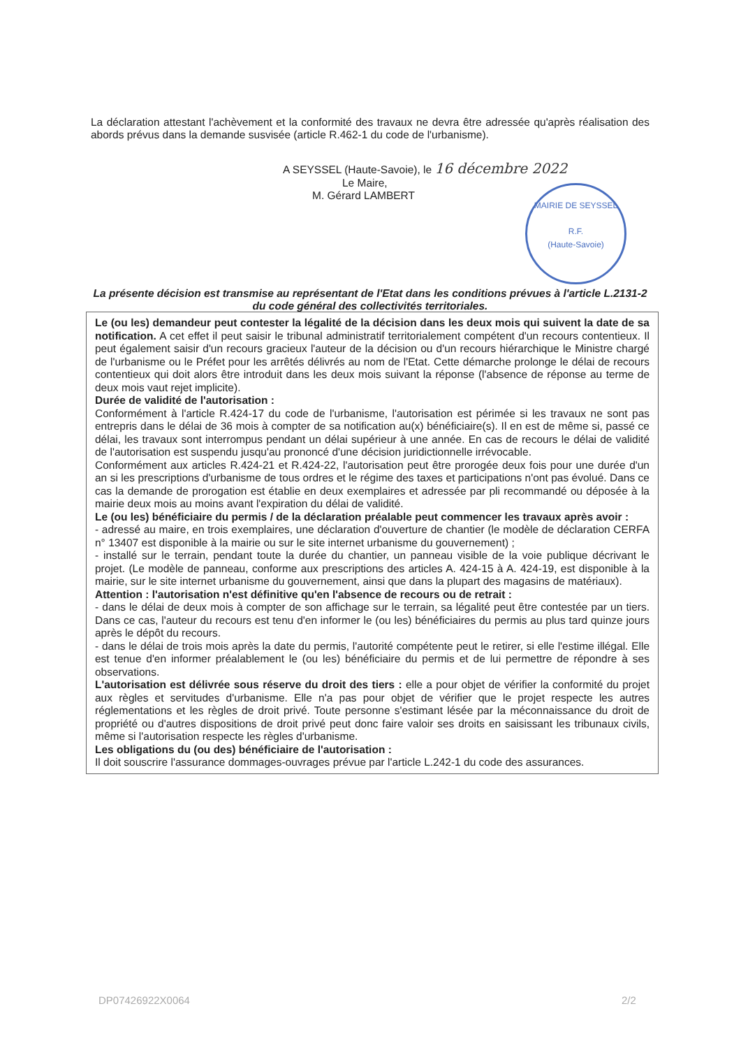La déclaration attestant l'achèvement et la conformité des travaux ne devra être adressée qu'après réalisation des abords prévus dans la demande susvisée (article R.462-1 du code de l'urbanisme).
A SEYSSEL (Haute-Savoie), le 16 décembre 2022
Le Maire,
M. Gérard LAMBERT
MAIRIE DE SEYSSEL
R.F.
(Haute-Savoie)
La présente décision est transmise au représentant de l'Etat dans les conditions prévues à l'article L.2131-2 du code général des collectivités territoriales.
Le (ou les) demandeur peut contester la légalité de la décision dans les deux mois qui suivent la date de sa notification. A cet effet il peut saisir le tribunal administratif territorialement compétent d'un recours contentieux. Il peut également saisir d'un recours gracieux l'auteur de la décision ou d'un recours hiérarchique le Ministre chargé de l'urbanisme ou le Préfet pour les arrêtés délivrés au nom de l'Etat. Cette démarche prolonge le délai de recours contentieux qui doit alors être introduit dans les deux mois suivant la réponse (l'absence de réponse au terme de deux mois vaut rejet implicite).
Durée de validité de l'autorisation :
Conformément à l'article R.424-17 du code de l'urbanisme, l'autorisation est périmée si les travaux ne sont pas entrepris dans le délai de 36 mois à compter de sa notification au(x) bénéficiaire(s). Il en est de même si, passé ce délai, les travaux sont interrompus pendant un délai supérieur à une année. En cas de recours le délai de validité de l'autorisation est suspendu jusqu'au prononcé d'une décision juridictionnelle irrévocable.
Conformément aux articles R.424-21 et R.424-22, l'autorisation peut être prorogée deux fois pour une durée d'un an si les prescriptions d'urbanisme de tous ordres et le régime des taxes et participations n'ont pas évolué. Dans ce cas la demande de prorogation est établie en deux exemplaires et adressée par pli recommandé ou déposée à la mairie deux mois au moins avant l'expiration du délai de validité.
Le (ou les) bénéficiaire du permis / de la déclaration préalable peut commencer les travaux après avoir :
- adressé au maire, en trois exemplaires, une déclaration d'ouverture de chantier (le modèle de déclaration CERFA n° 13407 est disponible à la mairie ou sur le site internet urbanisme du gouvernement) ;
- installé sur le terrain, pendant toute la durée du chantier, un panneau visible de la voie publique décrivant le projet. (Le modèle de panneau, conforme aux prescriptions des articles A. 424-15 à A. 424-19, est disponible à la mairie, sur le site internet urbanisme du gouvernement, ainsi que dans la plupart des magasins de matériaux).
Attention : l'autorisation n'est définitive qu'en l'absence de recours ou de retrait :
- dans le délai de deux mois à compter de son affichage sur le terrain, sa légalité peut être contestée par un tiers. Dans ce cas, l'auteur du recours est tenu d'en informer le (ou les) bénéficiaires du permis au plus tard quinze jours après le dépôt du recours.
- dans le délai de trois mois après la date du permis, l'autorité compétente peut le retirer, si elle l'estime illégal. Elle est tenue d'en informer préalablement le (ou les) bénéficiaire du permis et de lui permettre de répondre à ses observations.
L'autorisation est délivrée sous réserve du droit des tiers : elle a pour objet de vérifier la conformité du projet aux règles et servitudes d'urbanisme. Elle n'a pas pour objet de vérifier que le projet respecte les autres réglementations et les règles de droit privé. Toute personne s'estimant lésée par la méconnaissance du droit de propriété ou d'autres dispositions de droit privé peut donc faire valoir ses droits en saisissant les tribunaux civils, même si l'autorisation respecte les règles d'urbanisme.
Les obligations du (ou des) bénéficiaire de l'autorisation :
Il doit souscrire l'assurance dommages-ouvrages prévue par l'article L.242-1 du code des assurances.
DP07426922X0064 2/2